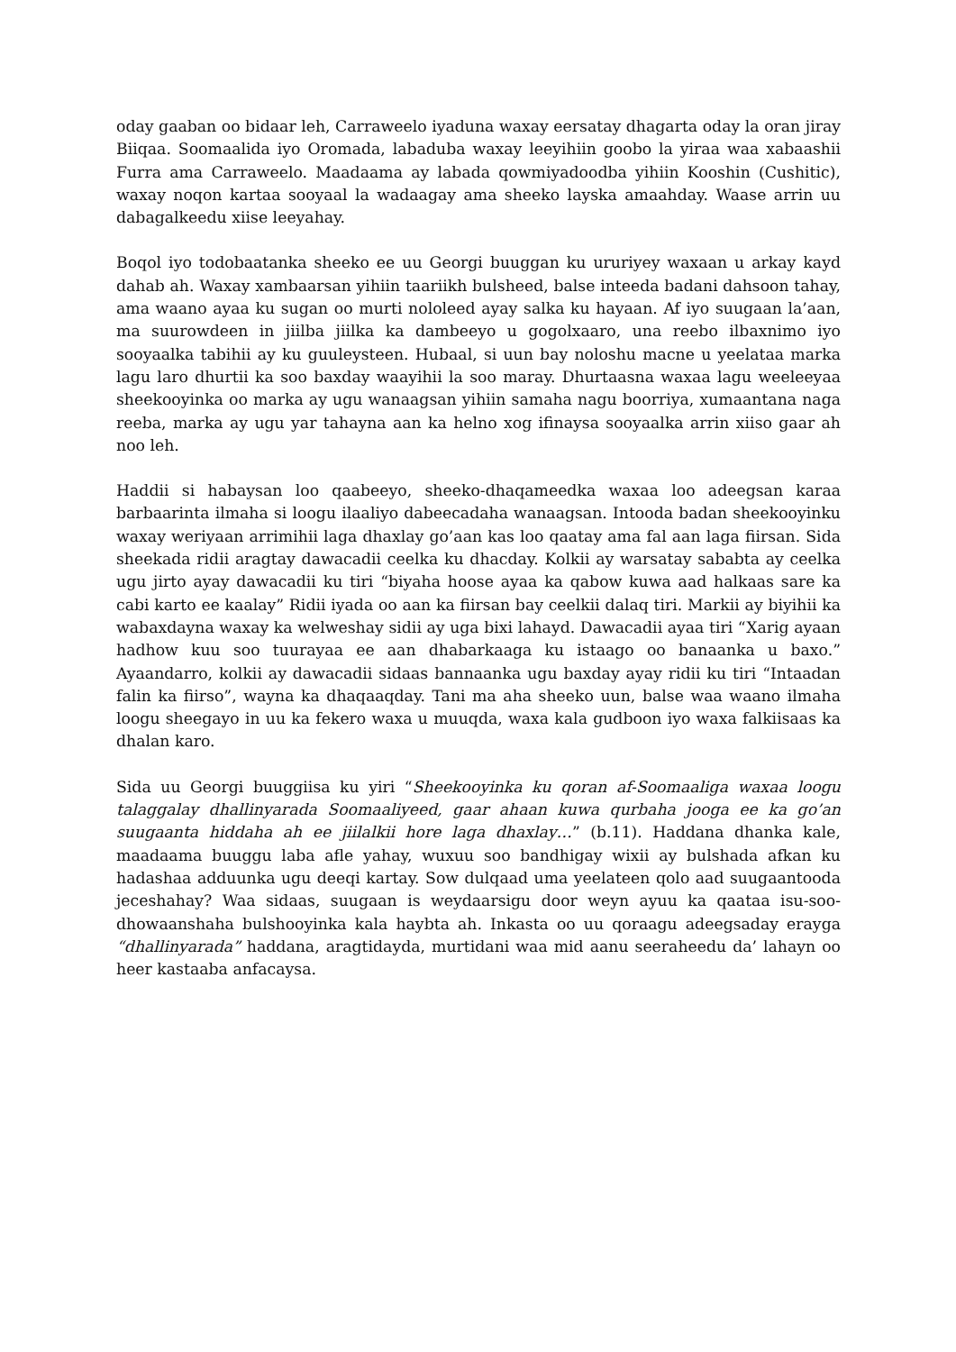oday gaaban oo bidaar leh, Carraweelo iyaduna waxay eersatay dhagarta oday la oran jiray Biiqaa. Soomaalida iyo Oromada, labaduba waxay leeyihiin goobo la yiraa waa xabaashii Furra ama Carraweelo. Maadaama ay labada qowmiyadoodba yihiin Kooshin (Cushitic), waxay noqon kartaa sooyaal la wadaagay ama sheeko layska amaahday. Waase arrin uu dabagalkeedu xiise leeyahay.
Boqol iyo todobaatanka sheeko ee uu Georgi buuggan ku ururiyey waxaan u arkay kayd dahab ah. Waxay xambaarsan yihiin taariikh bulsheed, balse inteeda badani dahsoon tahay, ama waano ayaa ku sugan oo murti nololeed ayay salka ku hayaan. Af iyo suugaan la’aan, ma suurowdeen in jiilba jiilka ka dambeeyo u gogolxaaro, una reebo ilbaxnimo iyo sooyaalka tabihii ay ku guuleysteen. Hubaal, si uun bay noloshu macne u yeelataa marka lagu laro dhurtii ka soo baxday waayihii la soo maray. Dhurtaasna waxaa lagu weeleeyaa sheekooyinka oo marka ay ugu wanaagsan yihiin samaha nagu boorriya, xumaantana naga reeba, marka ay ugu yar tahayna aan ka helno xog ifinaysa sooyaalka arrin xiiso gaar ah noo leh.
Haddii si habaysan loo qaabeeyo, sheeko-dhaqameedka waxaa loo adeegsan karaa barbaarinta ilmaha si loogu ilaaliyo dabeecadaha wanaagsan. Intooda badan sheekooyinku waxay weriyaan arrimihii laga dhaxlay go’aan kas loo qaatay ama fal aan laga fiirsan. Sida sheekada ridii aragtay dawacadii ceelka ku dhacday. Kolkii ay warsatay sababta ay ceelka ugu jirto ayay dawacadii ku tiri “biyaha hoose ayaa ka qabow kuwa aad halkaas sare ka cabi karto ee kaalay” Ridii iyada oo aan ka fiirsan bay ceelkii dalaq tiri. Markii ay biyihii ka wabaxdayna waxay ka welweshay sidii ay uga bixi lahayd. Dawacadii ayaa tiri “Xarig ayaan hadhow kuu soo tuurayaa ee aan dhabarkaaga ku istaago oo banaanka u baxo.” Ayaandarro, kolkii ay dawacadii sidaas bannaanka ugu baxday ayay ridii ku tiri “Intaadan falin ka fiirso”, wayna ka dhaqaaqday. Tani ma aha sheeko uun, balse waa waano ilmaha loogu sheegayo in uu ka fekero waxa u muuqda, waxa kala gudboon iyo waxa falkiisaas ka dhalan karo.
Sida uu Georgi buuggiisa ku yiri “Sheekooyinka ku qoran af-Soomaaliga waxaa loogu talaggalay dhallinyarada Soomaaliyeed, gaar ahaan kuwa qurbaha jooga ee ka go’an suugaanta hiddaha ah ee jiilalkii hore laga dhaxlay…” (b.11). Haddana dhanka kale, maadaama buuggu laba afle yahay, wuxuu soo bandhigay wixii ay bulshada afkan ku hadashaa adduunka ugu deeqi kartay. Sow dulqaad uma yeelateen qolo aad suugaantooda jeceshahay? Waa sidaas, suugaan is weydaarsigu door weyn ayuu ka qaataa isu-soo-dhowaanshaha bulshooyinka kala haybta ah. Inkasta oo uu qoraagu adeegsaday erayga “dhallinyarada” haddana, aragtidayda, murtidani waa mid aanu seeraheedu da’ lahayn oo heer kastaaba anfacaysa.